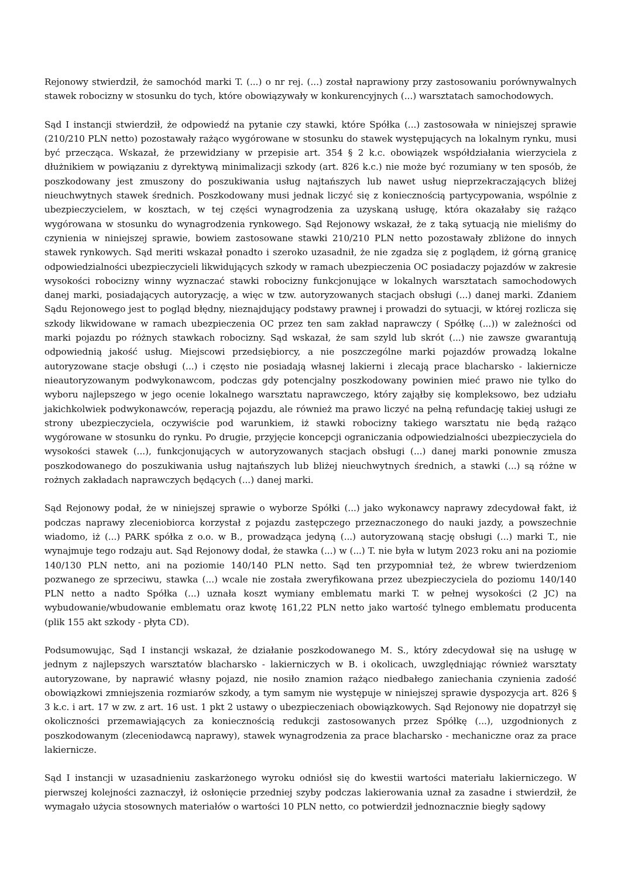Rejonowy stwierdził, że samochód marki T. (...) o nr rej. (...) został naprawiony przy zastosowaniu porównywalnych stawek robocizny w stosunku do tych, które obowiązywały w konkurencyjnych (...) warsztatach samochodowych.
Sąd I instancji stwierdził, że odpowiedź na pytanie czy stawki, które Spółka (...) zastosowała w niniejszej sprawie (210/210 PLN netto) pozostawały rażąco wygórowane w stosunku do stawek występujących na lokalnym rynku, musi być przecząca. Wskazał, że przewidziany w przepisie art. 354 § 2 k.c. obowiązek współdziałania wierzyciela z dłużnikiem w powiązaniu z dyrektywą minimalizacji szkody (art. 826 k.c.) nie może być rozumiany w ten sposób, że poszkodowany jest zmuszony do poszukiwania usług najtańszych lub nawet usług nieprzekraczających bliżej nieuchwytnych stawek średnich. Poszkodowany musi jednak liczyć się z koniecznością partycypowania, wspólnie z ubezpieczycielem, w kosztach, w tej części wynagrodzenia za uzyskaną usługę, która okazałaby się rażąco wygórowana w stosunku do wynagrodzenia rynkowego. Sąd Rejonowy wskazał, że z taką sytuacją nie mieliśmy do czynienia w niniejszej sprawie, bowiem zastosowane stawki 210/210 PLN netto pozostawały zbliżone do innych stawek rynkowych. Sąd meriti wskazał ponadto i szeroko uzasadnił, że nie zgadza się z poglądem, iż górną granicę odpowiedzialności ubezpieczycieli likwidujących szkody w ramach ubezpieczenia OC posiadaczy pojazdów w zakresie wysokości robocizny winny wyznaczać stawki robocizny funkcjonujące w lokalnych warsztatach samochodowych danej marki, posiadających autoryzację, a więc w tzw. autoryzowanych stacjach obsługi (...) danej marki. Zdaniem Sądu Rejonowego jest to pogląd błędny, nieznajdujący podstawy prawnej i prowadzi do sytuacji, w której rozlicza się szkody likwidowane w ramach ubezpieczenia OC przez ten sam zakład naprawczy ( Spółkę (...)) w zależności od marki pojazdu po różnych stawkach robocizny. Sąd wskazał, że sam szyld lub skrót (...) nie zawsze gwarantują odpowiednią jakość usług. Miejscowi przedsiębiorcy, a nie poszczególne marki pojazdów prowadzą lokalne autoryzowane stacje obsługi (...) i często nie posiadają własnej lakierni i zlecają prace blacharsko - lakiernicze nieautoryzowanym podwykonawcom, podczas gdy potencjalny poszkodowany powinien mieć prawo nie tylko do wyboru najlepszego w jego ocenie lokalnego warsztatu naprawczego, który zająłby się kompleksowo, bez udziału jakichkolwiek podwykonawców, reperacją pojazdu, ale również ma prawo liczyć na pełną refundację takiej usługi ze strony ubezpieczyciela, oczywiście pod warunkiem, iż stawki robocizny takiego warsztatu nie będą rażąco wygórowane w stosunku do rynku. Po drugie, przyjęcie koncepcji ograniczania odpowiedzialności ubezpieczyciela do wysokości stawek (...), funkcjonujących w autoryzowanych stacjach obsługi (...) danej marki ponownie zmusza poszkodowanego do poszukiwania usług najtańszych lub bliżej nieuchwytnych średnich, a stawki (...) są różne w rożnych zakładach naprawczych będących (...) danej marki.
Sąd Rejonowy podał, że w niniejszej sprawie o wyborze Spółki (...) jako wykonawcy naprawy zdecydował fakt, iż podczas naprawy zleceniobiorca korzystał z pojazdu zastępczego przeznaczonego do nauki jazdy, a powszechnie wiadomo, iż (...) PARK spółka z o.o. w B., prowadząca jedyną (...) autoryzowaną stację obsługi (...) marki T., nie wynajmuje tego rodzaju aut. Sąd Rejonowy dodał, że stawka (...) w (...) T. nie była w lutym 2023 roku ani na poziomie 140/130 PLN netto, ani na poziomie 140/140 PLN netto. Sąd ten przypomniał też, że wbrew twierdzeniom pozwanego ze sprzeciwu, stawka (...) wcale nie została zweryfikowana przez ubezpieczyciela do poziomu 140/140 PLN netto a nadto Spółka (...) uznała koszt wymiany emblematu marki T. w pełnej wysokości (2 JC) na wybudowanie/wbudowanie emblematu oraz kwotę 161,22 PLN netto jako wartość tylnego emblematu producenta (plik 155 akt szkody - płyta CD).
Podsumowując, Sąd I instancji wskazał, że działanie poszkodowanego M. S., który zdecydował się na usługę w jednym z najlepszych warsztatów blacharsko - lakierniczych w B. i okolicach, uwzględniając również warsztaty autoryzowane, by naprawić własny pojazd, nie nosiło znamion rażąco niedbałego zaniechania czynienia zadość obowiązkowi zmniejszenia rozmiarów szkody, a tym samym nie występuje w niniejszej sprawie dyspozycja art. 826 § 3 k.c. i art. 17 w zw. z art. 16 ust. 1 pkt 2 ustawy o ubezpieczeniach obowiązkowych. Sąd Rejonowy nie dopatrzył się okoliczności przemawiających za koniecznością redukcji zastosowanych przez Spółkę (...), uzgodnionych z poszkodowanym (zleceniodawcą naprawy), stawek wynagrodzenia za prace blacharsko - mechaniczne oraz za prace lakiernicze.
Sąd I instancji w uzasadnieniu zaskarżonego wyroku odniósł się do kwestii wartości materiału lakierniczego. W pierwszej kolejności zaznaczył, iż osłonięcie przedniej szyby podczas lakierowania uznał za zasadne i stwierdził, że wymagało użycia stosownych materiałów o wartości 10 PLN netto, co potwierdził jednoznacznie biegły sądowy